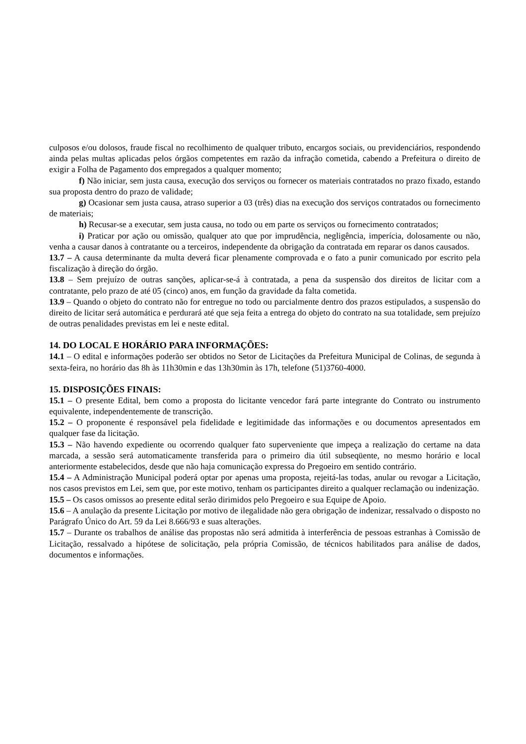culposos e/ou dolosos, fraude fiscal no recolhimento de qualquer tributo, encargos sociais, ou previdenciários, respondendo ainda pelas multas aplicadas pelos órgãos competentes em razão da infração cometida, cabendo a Prefeitura o direito de exigir a Folha de Pagamento dos empregados a qualquer momento;
f) Não iniciar, sem justa causa, execução dos serviços ou fornecer os materiais contratados no prazo fixado, estando sua proposta dentro do prazo de validade;
g) Ocasionar sem justa causa, atraso superior a 03 (três) dias na execução dos serviços contratados ou fornecimento de materiais;
h) Recusar-se a executar, sem justa causa, no todo ou em parte os serviços ou fornecimento contratados;
i) Praticar por ação ou omissão, qualquer ato que por imprudência, negligência, imperícia, dolosamente ou não, venha a causar danos à contratante ou a terceiros, independente da obrigação da contratada em reparar os danos causados.
13.7 – A causa determinante da multa deverá ficar plenamente comprovada e o fato a punir comunicado por escrito pela fiscalização à direção do órgão.
13.8 – Sem prejuízo de outras sanções, aplicar-se-á à contratada, a pena da suspensão dos direitos de licitar com a contratante, pelo prazo de até 05 (cinco) anos, em função da gravidade da falta cometida.
13.9 – Quando o objeto do contrato não for entregue no todo ou parcialmente dentro dos prazos estipulados, a suspensão do direito de licitar será automática e perdurará até que seja feita a entrega do objeto do contrato na sua totalidade, sem prejuízo de outras penalidades previstas em lei e neste edital.
14. DO LOCAL E HORÁRIO PARA INFORMAÇÕES:
14.1 – O edital e informações poderão ser obtidos no Setor de Licitações da Prefeitura Municipal de Colinas, de segunda à sexta-feira, no horário das 8h às 11h30min e das 13h30min às 17h, telefone (51)3760-4000.
15. DISPOSIÇÕES FINAIS:
15.1 – O presente Edital, bem como a proposta do licitante vencedor fará parte integrante do Contrato ou instrumento equivalente, independentemente de transcrição.
15.2 – O proponente é responsável pela fidelidade e legitimidade das informações e ou documentos apresentados em qualquer fase da licitação.
15.3 – Não havendo expediente ou ocorrendo qualquer fato superveniente que impeça a realização do certame na data marcada, a sessão será automaticamente transferida para o primeiro dia útil subseqüente, no mesmo horário e local anteriormente estabelecidos, desde que não haja comunicação expressa do Pregoeiro em sentido contrário.
15.4 – A Administração Municipal poderá optar por apenas uma proposta, rejeitá-las todas, anular ou revogar a Licitação, nos casos previstos em Lei, sem que, por este motivo, tenham os participantes direito a qualquer reclamação ou indenização.
15.5 – Os casos omissos ao presente edital serão dirimidos pelo Pregoeiro e sua Equipe de Apoio.
15.6 – A anulação da presente Licitação por motivo de ilegalidade não gera obrigação de indenizar, ressalvado o disposto no Parágrafo Único do Art. 59 da Lei 8.666/93 e suas alterações.
15.7 – Durante os trabalhos de análise das propostas não será admitida à interferência de pessoas estranhas à Comissão de Licitação, ressalvado a hipótese de solicitação, pela própria Comissão, de técnicos habilitados para análise de dados, documentos e informações.